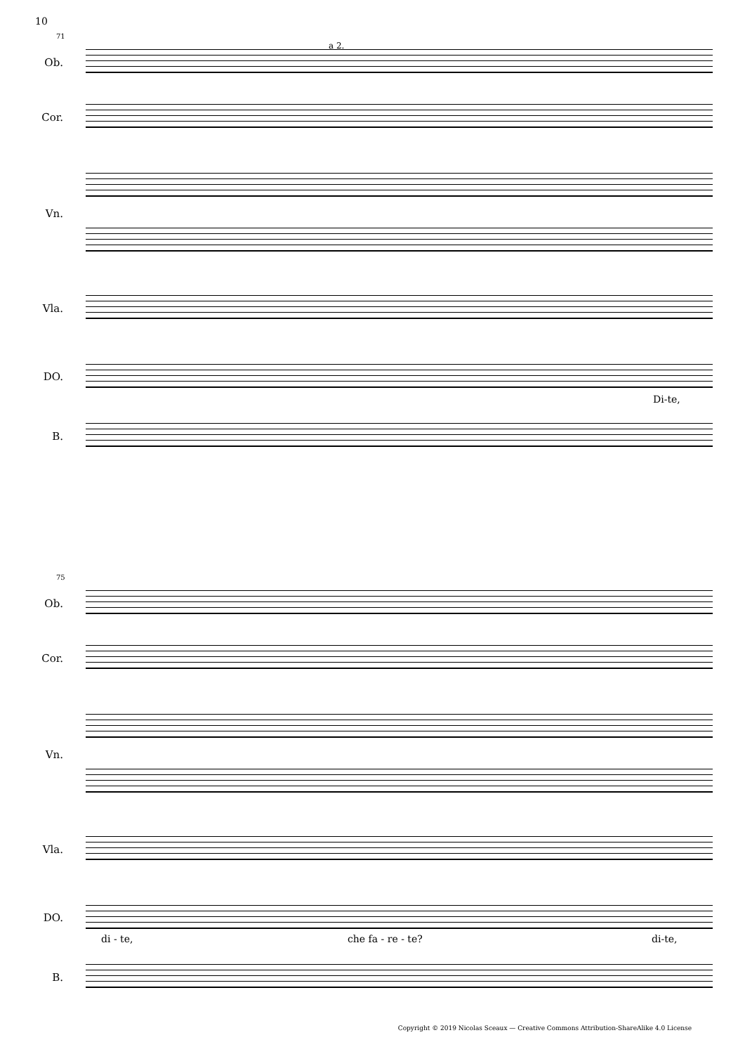10
71
Ob.
Cor.
a 2.
Vn.
Vla.
DO.
Di-te,
B.
75
Ob.
Cor.
Vn.
Vla.
DO.
di - te, che fa - re - te? di-te,
B.
Copyright © 2019 Nicolas Sceaux — Creative Commons Attribution-ShareAlike 4.0 License